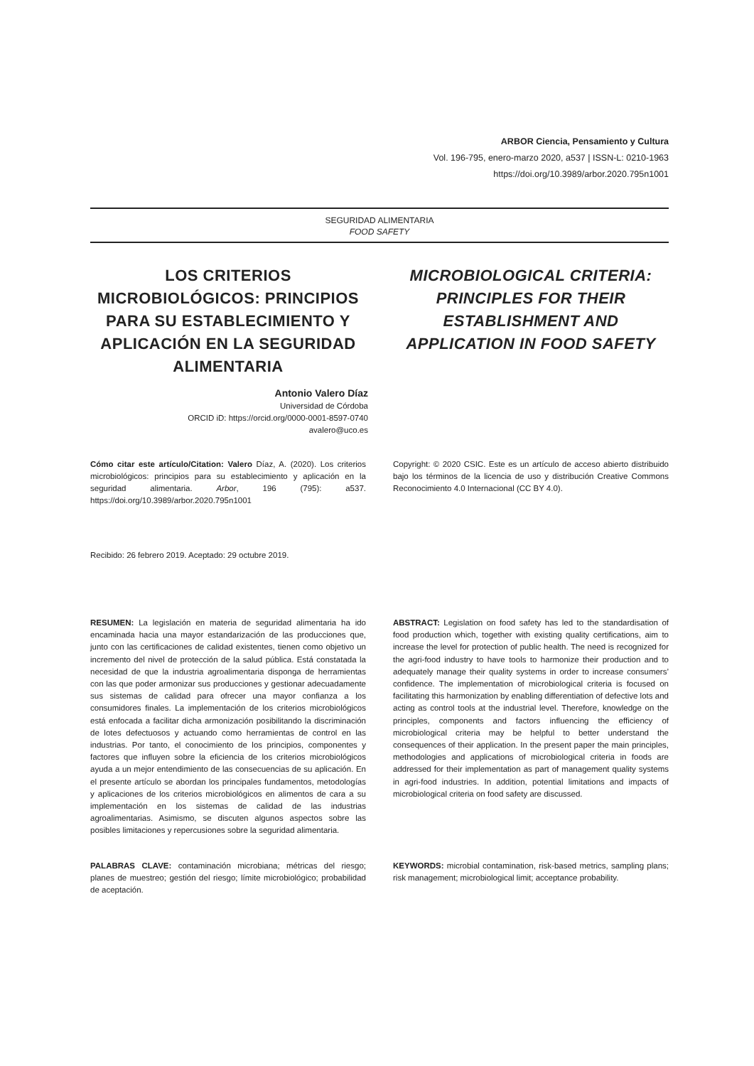ARBOR Ciencia, Pensamiento y Cultura
Vol. 196-795, enero-marzo 2020, a537 | ISSN-L: 0210-1963
https://doi.org/10.3989/arbor.2020.795n1001
SEGURIDAD ALIMENTARIA
FOOD SAFETY
LOS CRITERIOS MICROBIOLÓGICOS: PRINCIPIOS PARA SU ESTABLECIMIENTO Y APLICACIÓN EN LA SEGURIDAD ALIMENTARIA
MICROBIOLOGICAL CRITERIA: PRINCIPLES FOR THEIR ESTABLISHMENT AND APPLICATION IN FOOD SAFETY
Antonio Valero Díaz
Universidad de Córdoba
ORCID iD: https://orcid.org/0000-0001-8597-0740
avalero@uco.es
Cómo citar este artículo/Citation: Valero Díaz, A. (2020). Los criterios microbiológicos: principios para su establecimiento y aplicación en la seguridad alimentaria. Arbor, 196 (795): a537. https://doi.org/10.3989/arbor.2020.795n1001
Copyright: © 2020 CSIC. Este es un artículo de acceso abierto distribuido bajo los términos de la licencia de uso y distribución Creative Commons Reconocimiento 4.0 Internacional (CC BY 4.0).
Recibido: 26 febrero 2019. Aceptado: 29 octubre 2019.
RESUMEN: La legislación en materia de seguridad alimentaria ha ido encaminada hacia una mayor estandarización de las producciones que, junto con las certificaciones de calidad existentes, tienen como objetivo un incremento del nivel de protección de la salud pública. Está constatada la necesidad de que la industria agroalimentaria disponga de herramientas con las que poder armonizar sus producciones y gestionar adecuadamente sus sistemas de calidad para ofrecer una mayor confianza a los consumidores finales. La implementación de los criterios microbiológicos está enfocada a facilitar dicha armonización posibilitando la discriminación de lotes defectuosos y actuando como herramientas de control en las industrias. Por tanto, el conocimiento de los principios, componentes y factores que influyen sobre la eficiencia de los criterios microbiológicos ayuda a un mejor entendimiento de las consecuencias de su aplicación. En el presente artículo se abordan los principales fundamentos, metodologías y aplicaciones de los criterios microbiológicos en alimentos de cara a su implementación en los sistemas de calidad de las industrias agroalimentarias. Asimismo, se discuten algunos aspectos sobre las posibles limitaciones y repercusiones sobre la seguridad alimentaria.
ABSTRACT: Legislation on food safety has led to the standardisation of food production which, together with existing quality certifications, aim to increase the level for protection of public health. The need is recognized for the agri-food industry to have tools to harmonize their production and to adequately manage their quality systems in order to increase consumers’ confidence. The implementation of microbiological criteria is focused on facilitating this harmonization by enabling differentiation of defective lots and acting as control tools at the industrial level. Therefore, knowledge on the principles, components and factors influencing the efficiency of microbiological criteria may be helpful to better understand the consequences of their application. In the present paper the main principles, methodologies and applications of microbiological criteria in foods are addressed for their implementation as part of management quality systems in agri-food industries. In addition, potential limitations and impacts of microbiological criteria on food safety are discussed.
PALABRAS CLAVE: contaminación microbiana; métricas del riesgo; planes de muestreo; gestión del riesgo; límite microbiológico; probabilidad de aceptación.
KEYWORDS: microbial contamination, risk-based metrics, sampling plans; risk management; microbiological limit; acceptance probability.